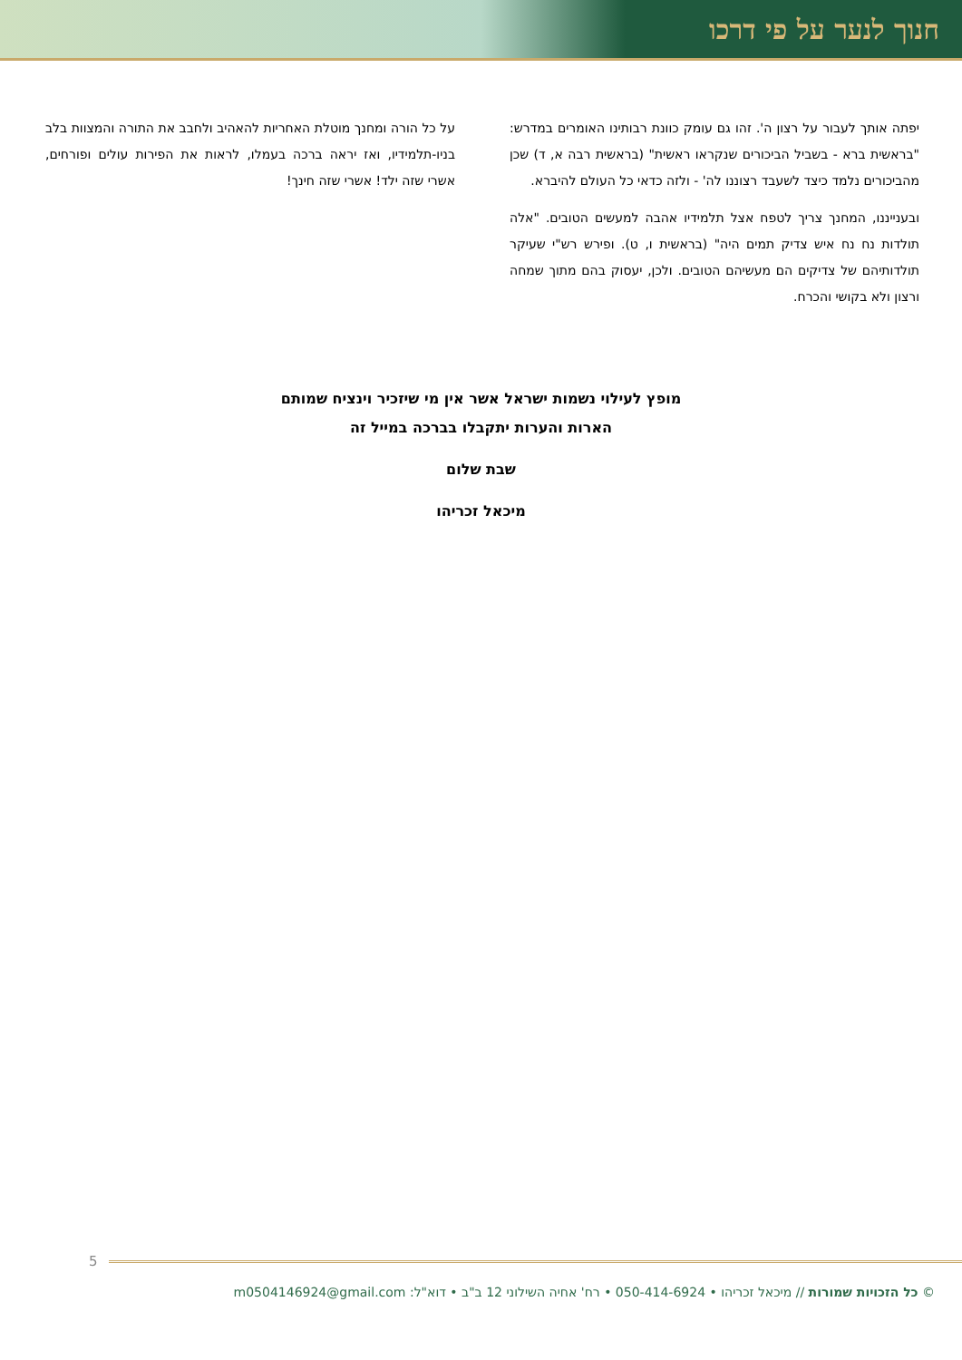חנוך לנער על פי דרכו
יפתה אותך לעבור על רצון ה'. זהו גם עומק כוונת רבותינו האומרים במדרש: "בראשית ברא - בשביל הביכורים שנקראו ראשית" (בראשית רבה א, ד) שכן מהביכורים נלמד כיצד לשעבד רצוננו לה' - ולזה כדאי כל העולם להיברא.
ובענייננו, המחנך צריך לטפח אצל תלמידיו אהבה למעשים הטובים. "אלה תולדות נח נח איש צדיק תמים היה" (בראשית ו, ט). ופירש רש"י שעיקר תולדותיהם של צדיקים הם מעשיהם הטובים. ולכן, יעסוק בהם מתוך שמחה ורצון ולא בקושי והכרח.
על כל הורה ומחנך מוטלת האחריות להאהיב ולחבב את התורה והמצוות בלב בניו-תלמידיו, ואז יראה ברכה בעמלו, לראות את הפירות עולים ופורחים, אשרי שזה ילד! אשרי שזה חינך!
מופץ לעילוי נשמות ישראל אשר אין מי שיזכיר וינציח שמותם
הארות והערות יתקבלו בברכה במייל זה
שבת שלום
מיכאל זכריהו
5
© כל הזכויות שמורות // מיכאל זכריהו • 050-414-6924 • רח' אחיה השילוני 12 ב"ב • דוא"ל: m0504146924@gmail.com